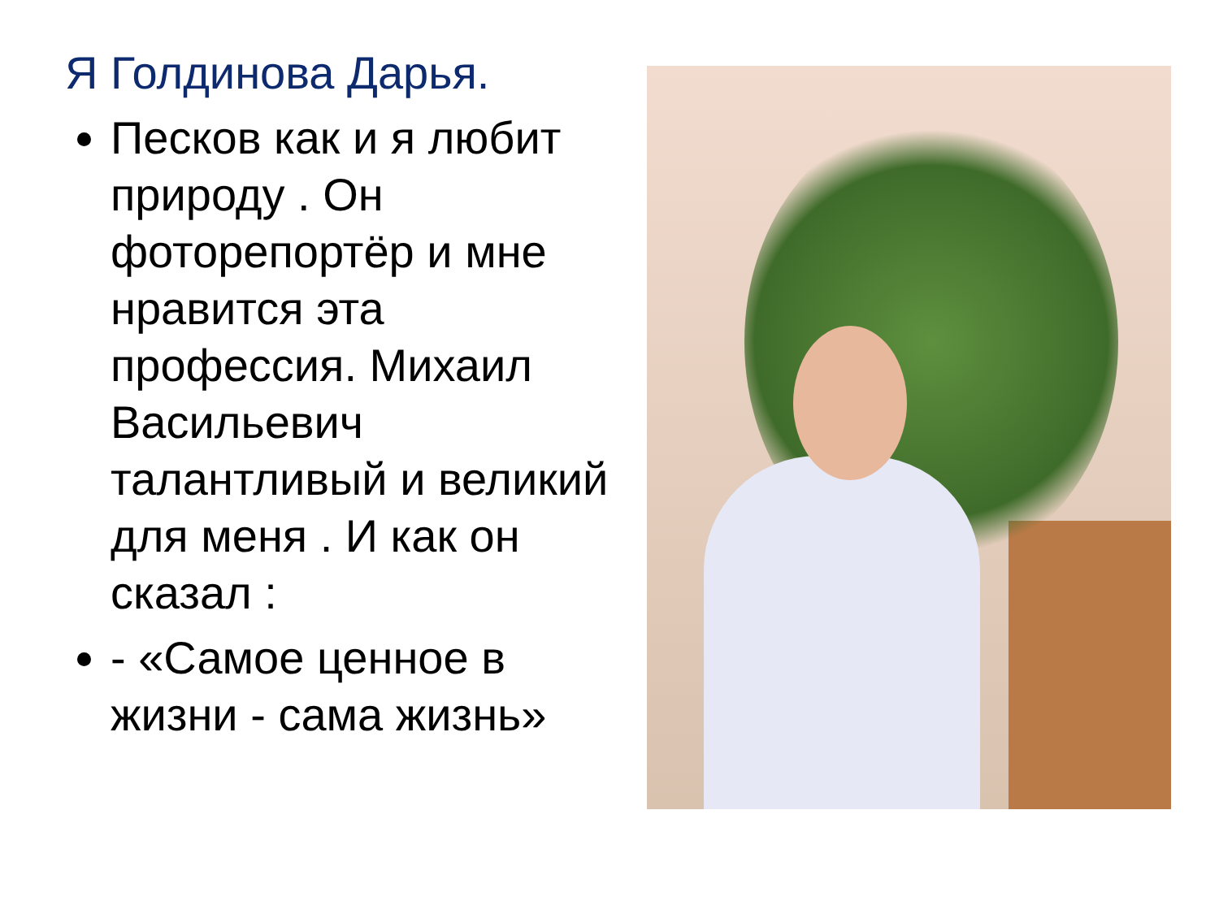Я Голдинова Дарья.
Песков как и я любит природу . Он фоторепортёр и мне нравится эта профессия. Михаил Васильевич талантливый и великий для меня . И как он сказал :
- «Самое ценное в жизни - сама жизнь»